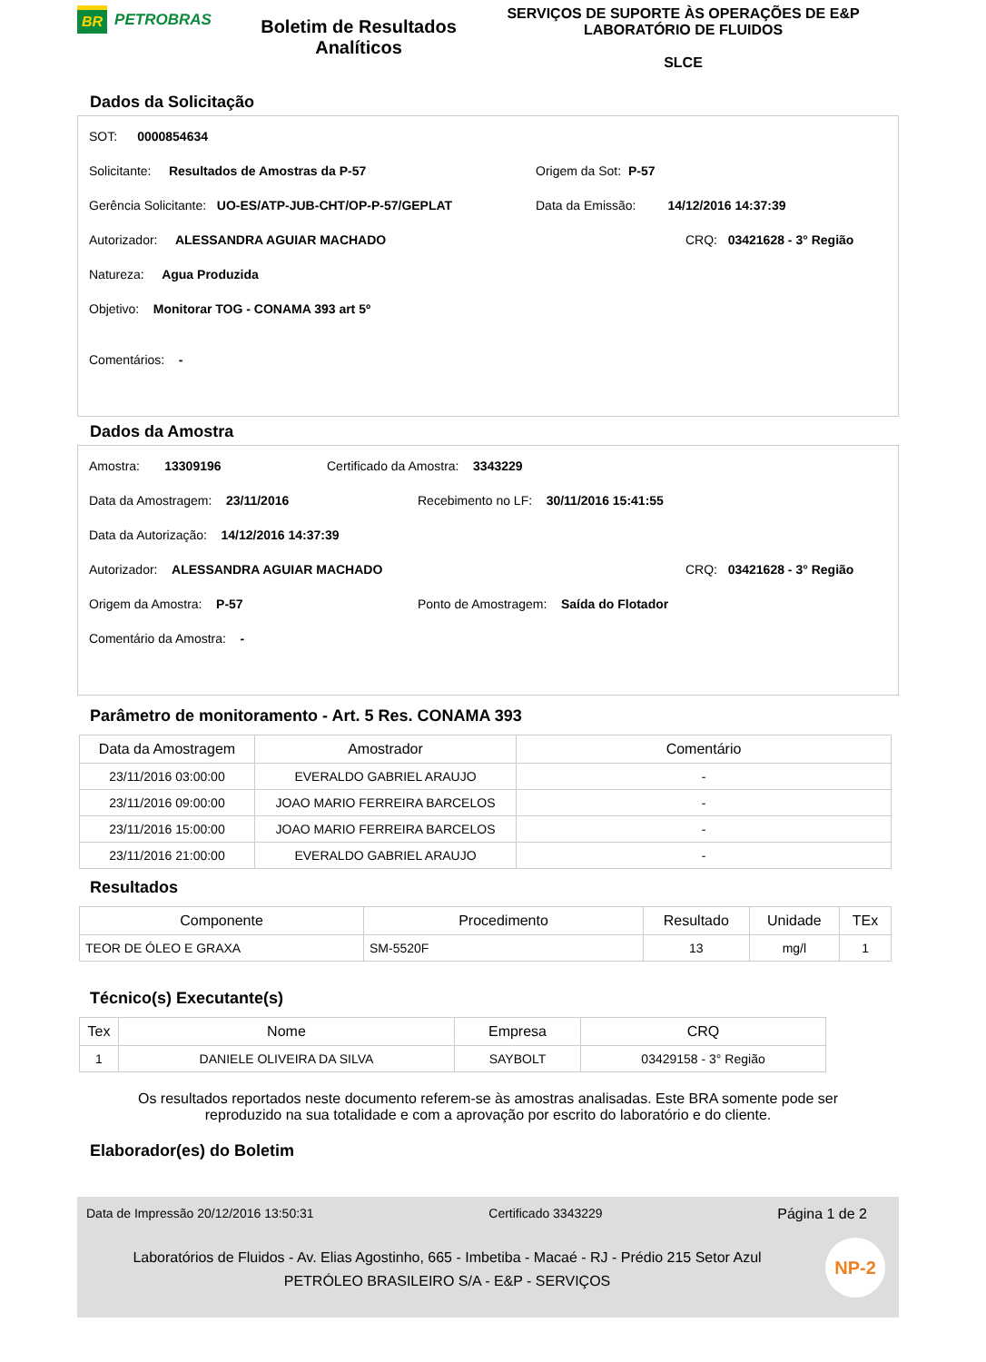BR PETROBRAS
Boletim de Resultados Analíticos
SERVIÇOS DE SUPORTE ÀS OPERAÇÕES DE E&P
LABORATÓRIO DE FLUIDOS
SLCE
Dados da Solicitação
SOT: 0000854634
Solicitante: Resultados de Amostras da P-57 Origem da Sot: P-57
Gerência Solicitante: UO-ES/ATP-JUB-CHT/OP-P-57/GEPLAT Data da Emissão: 14/12/2016 14:37:39
Autorizador: ALESSANDRA AGUIAR MACHADO CRQ: 03421628 - 3° Região
Natureza: Agua Produzida
Objetivo: Monitorar TOG - CONAMA 393 art 5º
Comentários: -
Dados da Amostra
Amostra: 13309196 Certificado da Amostra: 3343229
Data da Amostragem: 23/11/2016 Recebimento no LF: 30/11/2016 15:41:55
Data da Autorização: 14/12/2016 14:37:39
Autorizador: ALESSANDRA AGUIAR MACHADO CRQ: 03421628 - 3° Região
Origem da Amostra: P-57 Ponto de Amostragem: Saída do Flotador
Comentário da Amostra: -
Parâmetro de monitoramento - Art. 5 Res. CONAMA 393
| Data da Amostragem | Amostrador | Comentário |
| --- | --- | --- |
| 23/11/2016 03:00:00 | EVERALDO GABRIEL ARAUJO | - |
| 23/11/2016 09:00:00 | JOAO MARIO FERREIRA BARCELOS | - |
| 23/11/2016 15:00:00 | JOAO MARIO FERREIRA BARCELOS | - |
| 23/11/2016 21:00:00 | EVERALDO GABRIEL ARAUJO | - |
Resultados
| Componente | Procedimento | Resultado | Unidade | TEx |
| --- | --- | --- | --- | --- |
| TEOR DE ÓLEO E GRAXA | SM-5520F | 13 | mg/l | 1 |
Técnico(s) Executante(s)
| Tex | Nome | Empresa | CRQ |
| --- | --- | --- | --- |
| 1 | DANIELE OLIVEIRA DA SILVA | SAYBOLT | 03429158 - 3° Região |
Os resultados reportados neste documento referem-se às amostras analisadas. Este BRA somente pode ser reproduzido na sua totalidade e com a aprovação por escrito do laboratório e do cliente.
Elaborador(es) do Boletim
Data de Impressão 20/12/2016 13:50:31 Certificado 3343229 Página 1 de 2
Laboratórios de Fluidos - Av. Elias Agostinho, 665 - Imbetiba - Macaé - RJ - Prédio 215 Setor Azul
PETRÓLEO BRASILEIRO S/A - E&P - SERVIÇOS
NP-2